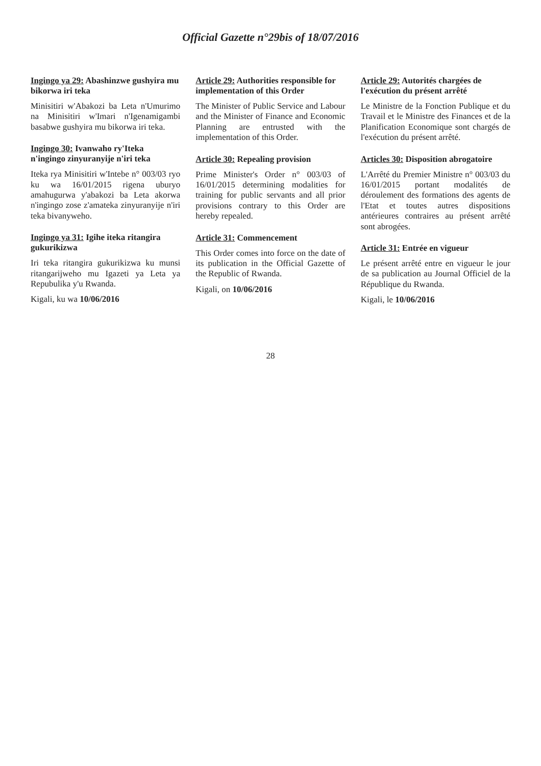Official Gazette n°29bis of 18/07/2016
Ingingo ya 29: Abashinzwe gushyira mu bikorwa iri teka
Minisitiri w'Abakozi ba Leta n'Umurimo na Minisitiri w'Imari n'Igenamigambi basabwe gushyira mu bikorwa iri teka.
Ingingo 30: Ivanwaho ry'Iteka n'ingingo zinyuranyije n'iri teka
Iteka rya Minisitiri w'Intebe n° 003/03 ryo ku wa 16/01/2015 rigena uburyo amahugurwa y'abakozi ba Leta akorwa n'ingingo zose z'amateka zinyuranyije n'iri teka bivanyweho.
Ingingo ya 31: Igihe iteka ritangira gukurikizwa
Iri teka ritangira gukurikizwa ku munsi ritangarijweho mu Igazeti ya Leta ya Repubulika y'u Rwanda.
Kigali, ku wa 10/06/2016
Article 29: Authorities responsible for implementation of this Order
The Minister of Public Service and Labour and the Minister of Finance and Economic Planning are entrusted with the implementation of this Order.
Article 30: Repealing provision
Prime Minister's Order n° 003/03 of 16/01/2015 determining modalities for training for public servants and all prior provisions contrary to this Order are hereby repealed.
Article 31: Commencement
This Order comes into force on the date of its publication in the Official Gazette of the Republic of Rwanda.
Kigali, on 10/06/2016
Article 29: Autorités chargées de l'exécution du présent arrêté
Le Ministre de la Fonction Publique et du Travail et le Ministre des Finances et de la Planification Economique sont chargés de l'exécution du présent arrêté.
Articles 30: Disposition abrogatoire
L'Arrêté du Premier Ministre n° 003/03 du 16/01/2015 portant modalités de déroulement des formations des agents de l'Etat et toutes autres dispositions antérieures contraires au présent arrêté sont abrogées.
Article 31: Entrée en vigueur
Le présent arrêté entre en vigueur le jour de sa publication au Journal Officiel de la République du Rwanda.
Kigali, le 10/06/2016
28